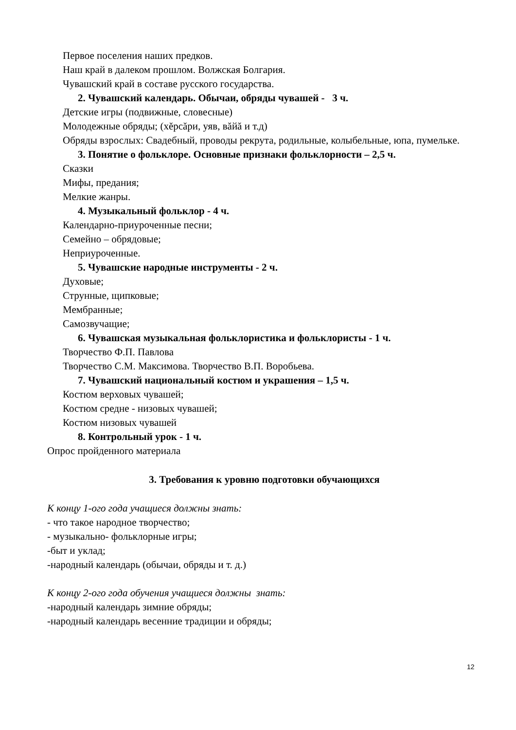Первое поселения наших предков.
Наш край в далеком прошлом. Волжская Болгария.
Чувашский край в составе русского государства.
2. Чувашский календарь. Обычаи, обряды чувашей - 3 ч.
Детские игры (подвижные, словесные)
Молодежные обряды; (хĕрсăри, уяв, вăйă и т.д)
Обряды взрослых: Свадебный, проводы рекрута, родильные, колыбельные, юпа, пумелькe.
3. Понятие о фольклоре. Основные признаки фольклорности – 2,5 ч.
Сказки
Мифы, предания;
Мелкие жанры.
4. Музыкальный фольклор - 4 ч.
Календарно-приуроченные песни;
Семейно – обрядовые;
Неприуроченные.
5. Чувашские народные инструменты - 2 ч.
Духовые;
Струнные, щипковые;
Мембранные;
Самозвучащие;
6. Чувашская музыкальная фольклористика и фольклористы - 1 ч.
Творчество Ф.П. Павлова
Творчество С.М. Максимова. Творчество В.П. Воробьева.
7. Чувашский национальный костюм и украшения – 1,5 ч.
Костюм верховых чувашей;
Костюм средне - низовых чувашей;
Костюм низовых чувашей
8. Контрольный урок - 1 ч.
Опрос пройденного материала
3. Требования к уровню подготовки обучающихся
К концу 1-ого года учащиеся должны знать:
- что такое народное творчество;
- музыкально- фольклорные игры;
-быт и уклад;
-народный календарь (обычаи, обряды и т. д.)
К концу 2-ого года обучения учащиеся должны знать:
-народный календарь зимние обряды;
-народный календарь весенние традиции и обряды;
12